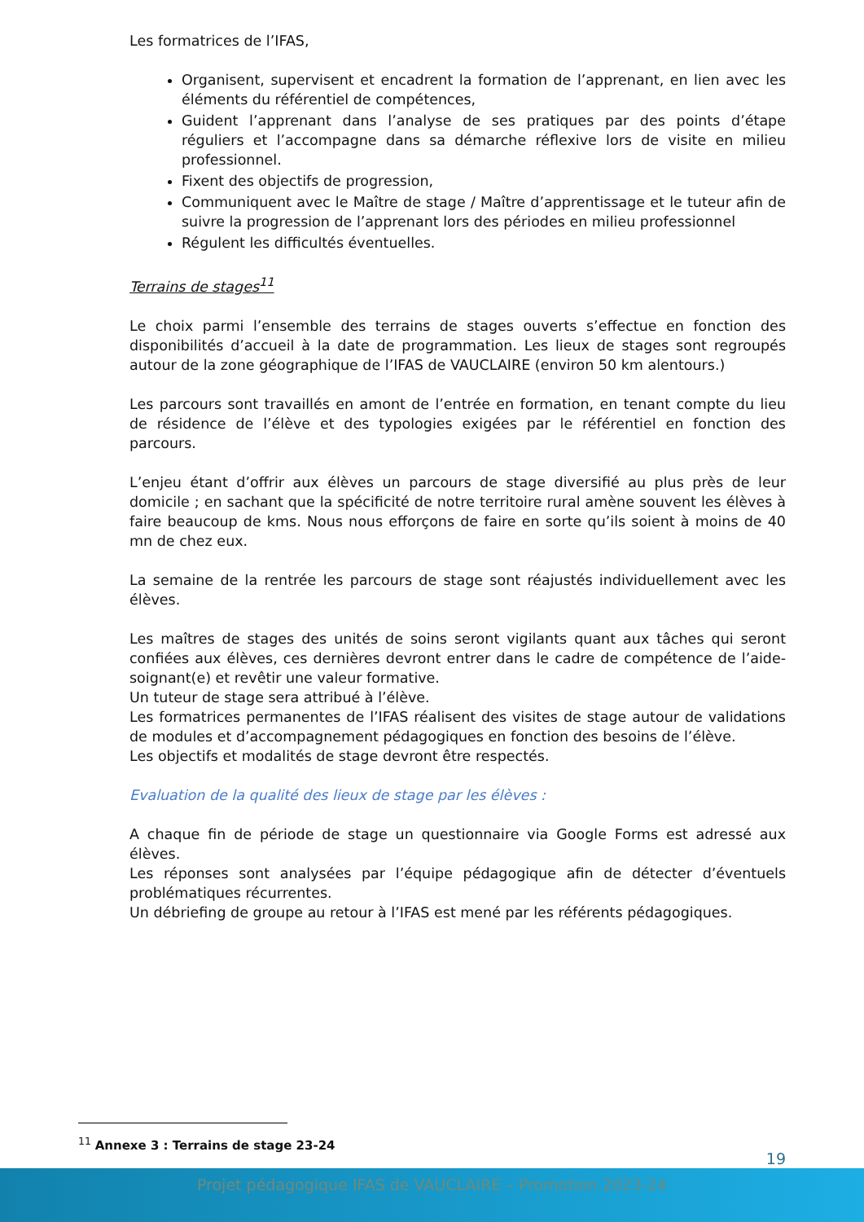Les formatrices de l’IFAS,
Organisent, supervisent et encadrent la formation de l’apprenant, en lien avec les éléments du référentiel de compétences,
Guident l’apprenant dans l’analyse de ses pratiques par des points d’étape réguliers et l’accompagne dans sa démarche réflexive lors de visite en milieu professionnel.
Fixent des objectifs de progression,
Communiquent avec le Maître de stage / Maître d’apprentissage et le tuteur afin de suivre la progression de l’apprenant lors des périodes en milieu professionnel
Régulent les difficultés éventuelles.
Terrains de stages<sup>11</sup>
Le choix parmi l’ensemble des terrains de stages ouverts s’effectue en fonction des disponibilités d’accueil à la date de programmation. Les lieux de stages sont regroupés autour de la zone géographique de l’IFAS de VAUCLAIRE (environ 50 km alentours.)
Les parcours sont travaillés en amont de l’entrée en formation, en tenant compte du lieu de résidence de l’élève et des typologies exigées par le référentiel en fonction des parcours.
L’enjeu étant d’offrir aux élèves un parcours de stage diversifié au plus près de leur domicile ; en sachant que la spécificité de notre territoire rural amène souvent les élèves à faire beaucoup de kms. Nous nous efforçons de faire en sorte qu’ils soient à moins de 40 mn de chez eux.
La semaine de la rentrée les parcours de stage sont réajustés individuellement avec les élèves.
Les maîtres de stages des unités de soins seront vigilants quant aux tâches qui seront confiées aux élèves, ces dernières devront entrer dans le cadre de compétence de l’aide-soignant(e) et revêtir une valeur formative.
Un tuteur de stage sera attribué à l’élève.
Les formatrices permanentes de l’IFAS réalisent des visites de stage autour de validations de modules et d’accompagnement pédagogiques en fonction des besoins de l’élève.
Les objectifs et modalités de stage devront être respectés.
Evaluation de la qualité des lieux de stage par les élèves :
A chaque fin de période de stage un questionnaire via Google Forms est adressé aux élèves.
Les réponses sont analysées par l’équipe pédagogique afin de détecter d’éventuels problématiques récurrentes.
Un débriefing de groupe au retour à l’IFAS est mené par les référents pédagogiques.
<sup>11</sup> Annexe 3 : Terrains de stage 23-24
19
Projet pédagogique IFAS de VAUCLAIRE – Promotion 2023-24